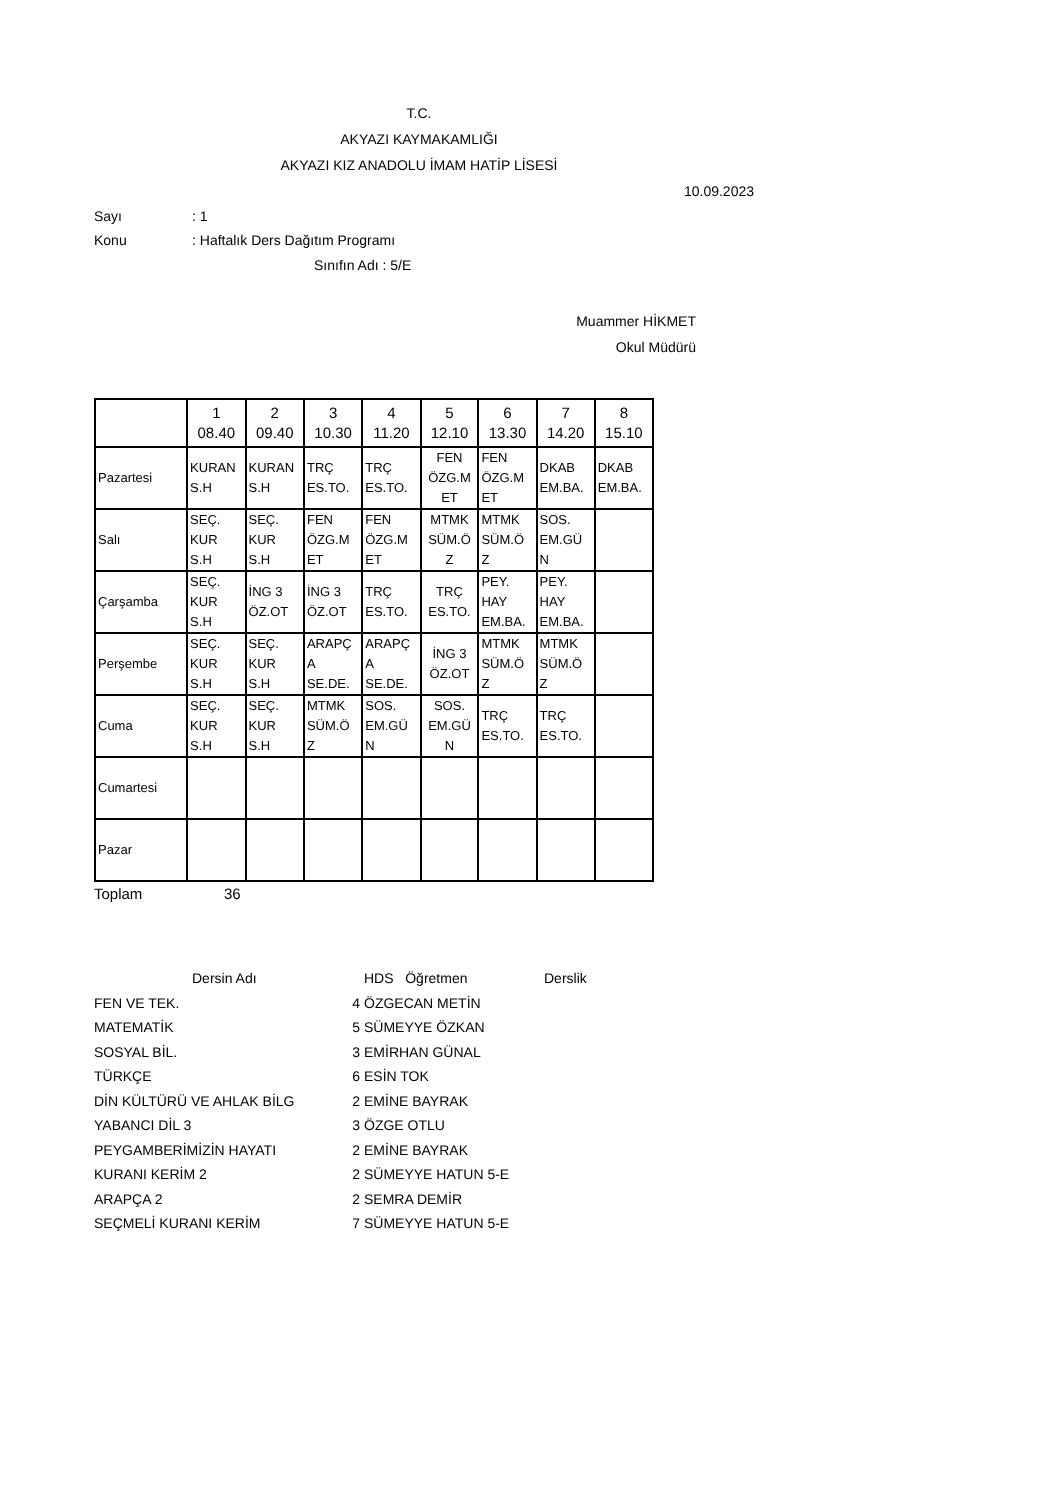T.C.
AKYAZI KAYMAKAMLIĞI
AKYAZI KIZ ANADOLU İMAM HATİP LİSESİ
10.09.2023
Sayı: 1
Konu: Haftalık Ders Dağıtım Programı
Sınıfın Adı : 5/E
Muammer HİKMET
Okul Müdürü
| | 1 08.40 | 2 09.40 | 3 10.30 | 4 11.20 | 5 12.10 | 6 13.30 | 7 14.20 | 8 15.10 |
| --- | --- | --- | --- | --- | --- | --- | --- | --- |
| Pazartesi | KURAN S.H | KURAN S.H | TRÇ ES.TO. | TRÇ ES.TO. | FEN ÖZG.M ET | FEN ÖZG.M ET | DKAB EM.BA. | DKAB EM.BA. |
| Salı | SEÇ. KUR S.H | SEÇ. KUR S.H | FEN ÖZG.M ET | FEN ÖZG.M ET | MTMK SÜM.Ö Z | MTMK SÜM.Ö Z | SOS. EM.GÜ N | |
| Çarşamba | SEÇ. KUR S.H | İNG 3 ÖZ.OT | İNG 3 ÖZ.OT | TRÇ ES.TO. | TRÇ ES.TO. | PEY. HAY EM.BA. | PEY. HAY EM.BA. | |
| Perşembe | SEÇ. KUR S.H | SEÇ. KUR S.H | ARAPÇ A SE.DE. | ARAPÇ A SE.DE. | İNG 3 ÖZ.OT | MTMK SÜM.Ö Z | MTMK SÜM.Ö Z | |
| Cuma | SEÇ. KUR S.H | SEÇ. KUR S.H | MTMK SÜM.Ö Z | SOS. EM.GÜ N | SOS. EM.GÜ N | TRÇ ES.TO. | TRÇ ES.TO. | |
| Cumartesi | | | | | | | | |
| Pazar | | | | | | | | |
Toplam 36
Dersin Adı HDS Öğretmen Derslik FEN VE TEK. 4 ÖZGECAN METİN MATEMATİK 5 SÜMEYYE ÖZKAN SOSYAL BİL. 3 EMİRHAN GÜNAL TÜRKÇE 6 ESİN TOK DİN KÜLTÜRÜ VE AHLAK BİLG 2 EMİNE BAYRAK YABANCI DİL 3 3 ÖZGE OTLU PEYGAMBERİMİZİN HAYATI 2 EMİNE BAYRAK KURANI KERİM 2 2 SÜMEYYE HATUN 5-E ARAPÇA 2 2 SEMRA DEMİR SEÇMELİ KURANI KERİM 7 SÜMEYYE HATUN 5-E